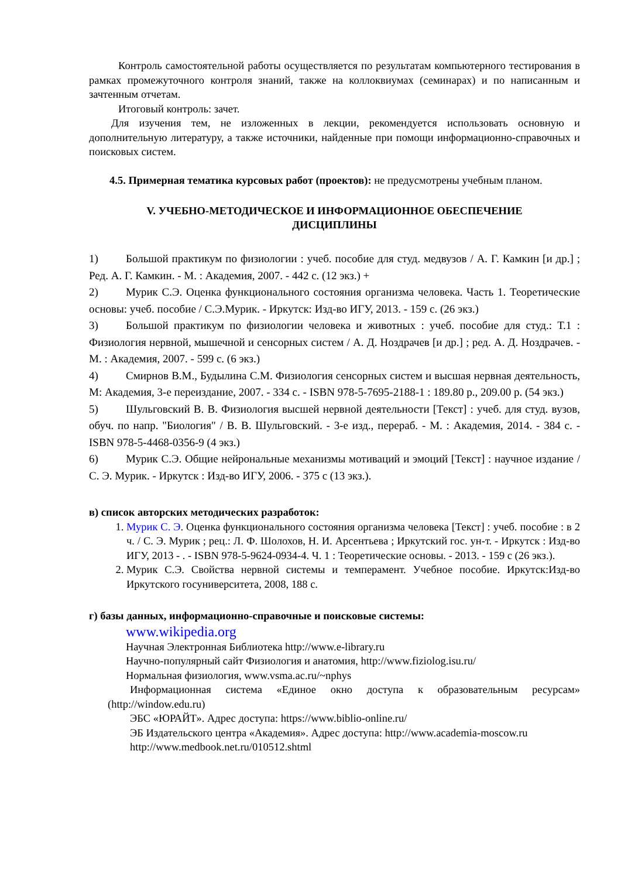Контроль самостоятельной работы осуществляется по результатам компьютерного тестирования в рамках промежуточного контроля знаний, также на коллоквиумах (семинарах) и по написанным и зачтенным отчетам.
Итоговый контроль: зачет.
Для изучения тем, не изложенных в лекции, рекомендуется использовать основную и дополнительную литературу, а также источники, найденные при помощи информационно-справочных и поисковых систем.
4.5. Примерная тематика курсовых работ (проектов): не предусмотрены учебным планом.
V. УЧЕБНО-МЕТОДИЧЕСКОЕ И ИНФОРМАЦИОННОЕ ОБЕСПЕЧЕНИЕ
ДИСЦИПЛИНЫ
1) Большой практикум по физиологии : учеб. пособие для студ. медвузов / А. Г. Камкин [и др.] ; Ред. А. Г. Камкин. - М. : Академия, 2007. - 442 с. (12 экз.) +
2) Мурик С.Э. Оценка функционального состояния организма человека. Часть 1. Теоретические основы: учеб. пособие / С.Э.Мурик. - Иркутск: Изд-во ИГУ, 2013. - 159 с. (26 экз.)
3) Большой практикум по физиологии человека и животных : учеб. пособие для студ.: Т.1 : Физиология нервной, мышечной и сенсорных систем / А. Д. Ноздрачев [и др.] ; ред. А. Д. Ноздрачев. - М. : Академия, 2007. - 599 с. (6 экз.)
4) Смирнов В.М., Будылина С.М. Физиология сенсорных систем и высшая нервная деятельность, М: Академия, 3-е переиздание, 2007. - 334 с. - ISBN 978-5-7695-2188-1 : 189.80 р., 209.00 р. (54 экз.)
5) Шульговский В. В. Физиология высшей нервной деятельности [Текст] : учеб. для студ. вузов, обуч. по напр. "Биология" / В. В. Шульговский. - 3-е изд., перераб. - М. : Академия, 2014. - 384 с. - ISBN 978-5-4468-0356-9 (4 экз.)
6) Мурик С.Э. Общие нейрональные механизмы мотиваций и эмоций [Текст] : научное издание / С. Э. Мурик. - Иркутск : Изд-во ИГУ, 2006. - 375 с (13 экз.).
в) список авторских методических разработок:
1. Мурик С. Э. Оценка функционального состояния организма человека [Текст] : учеб. пособие : в 2 ч. / С. Э. Мурик ; рец.: Л. Ф. Шолохов, Н. И. Арсентьева ; Иркутский гос. ун-т. - Иркутск : Изд-во ИГУ, 2013 - . - ISBN 978-5-9624-0934-4. Ч. 1 : Теоретические основы. - 2013. - 159 с (26 экз.).
2. Мурик С.Э. Свойства нервной системы и темперамент. Учебное пособие. Иркутск:Изд-во Иркутского госуниверситета, 2008, 188 с.
г) базы данных, информационно-справочные и поисковые системы:
www.wikipedia.org
Научная Электронная Библиотека http://www.e-library.ru
Научно-популярный сайт Физиология и анатомия, http://www.fiziolog.isu.ru/
Нормальная физиология, www.vsma.ac.ru/~nphys
Информационная система «Единое окно доступа к образовательным ресурсам» (http://window.edu.ru)
ЭБС «ЮРАЙТ». Адрес доступа: https://www.biblio-online.ru/
ЭБ Издательского центра «Академия». Адрес доступа: http://www.academia-moscow.ru
http://www.medbook.net.ru/010512.shtml